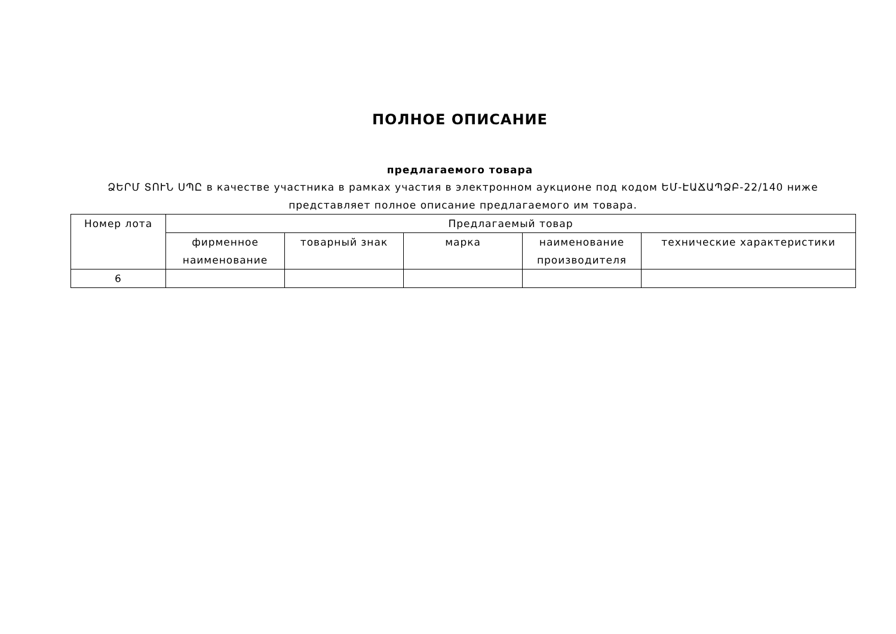ПОЛНОЕ ОПИСАНИЕ
предлагаемого товара
ՁԵՐՄ ՏՈՒՆ ՍՊԸ в качестве участника в рамках участия в электронном аукционе под кодом ԵՄ-ԷԱՃԱՊՁԲ-22/140 ниже представляет полное описание предлагаемого им товара.
| Номер лота | Предлагаемый товар | | | | |
| --- | --- | --- | --- | --- | --- |
| | фирменное наименование | товарный знак | марка | наименование производителя | технические характеристики |
| 6 | | | | | |